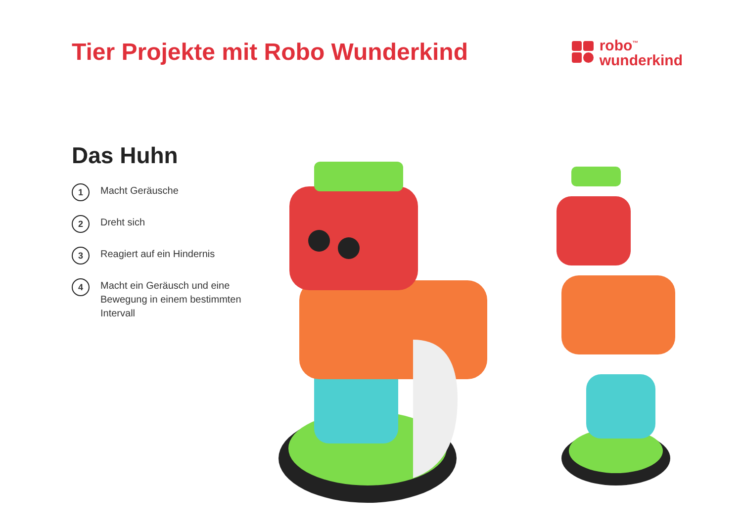Tier Projekte mit Robo Wunderkind
robo<sup>™</sup>
wunderkind
Das Huhn
1 Macht Geräusche
2 Dreht sich
3 Reagiert auf ein Hindernis
4 Macht ein Geräusch und eine Bewegung in einem bestimmten Intervall